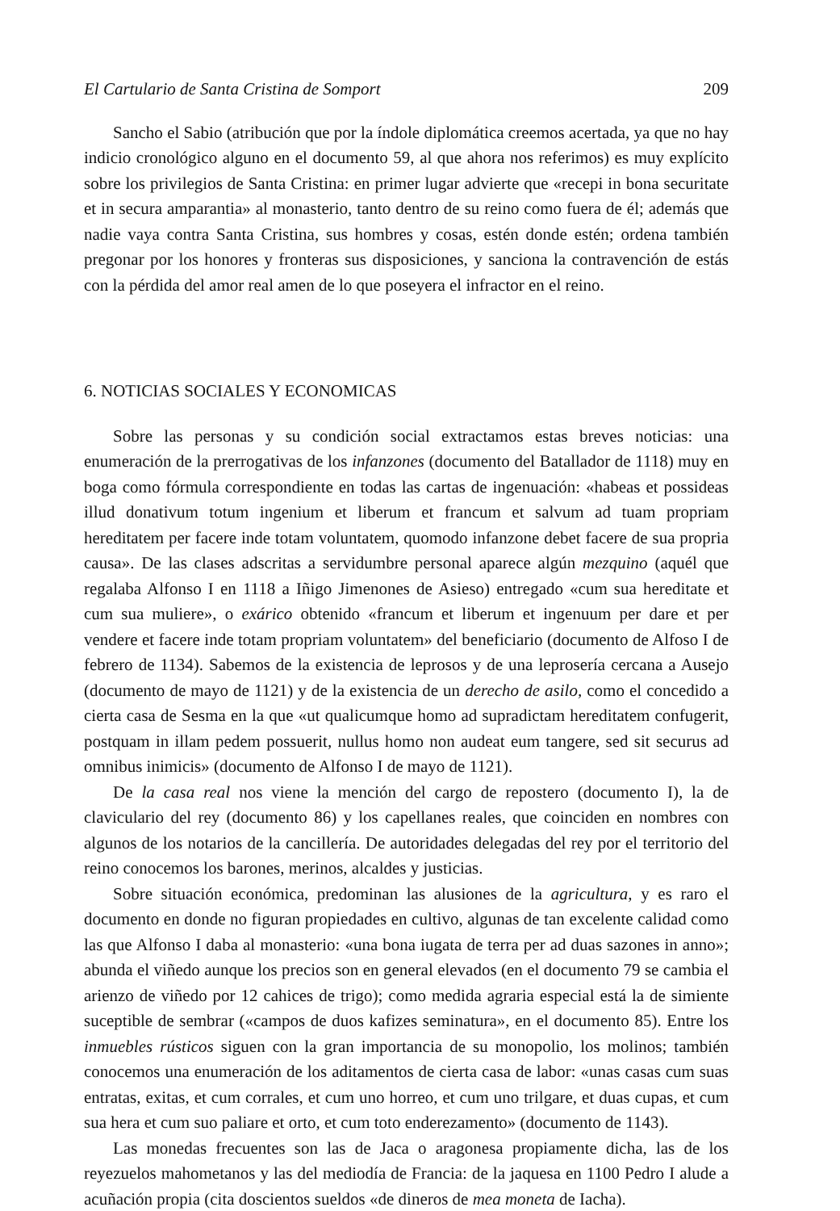El Cartulario de Santa Cristina de Somport 209
Sancho el Sabio (atribución que por la índole diplomática creemos acertada, ya que no hay indicio cronológico alguno en el documento 59, al que ahora nos referimos) es muy explícito sobre los privilegios de Santa Cristina: en primer lugar advierte que «recepi in bona securitate et in secura amparantia» al monasterio, tanto dentro de su reino como fuera de él; además que nadie vaya contra Santa Cristina, sus hombres y cosas, estén donde estén; ordena también pregonar por los honores y fronteras sus disposiciones, y sanciona la contravención de estás con la pérdida del amor real amen de lo que poseyera el infractor en el reino.
6. NOTICIAS SOCIALES Y ECONOMICAS
Sobre las personas y su condición social extractamos estas breves noticias: una enumeración de la prerrogativas de los infanzones (documento del Batallador de 1118) muy en boga como fórmula correspondiente en todas las cartas de ingenuación: «habeas et possideas illud donativum totum ingenium et liberum et francum et salvum ad tuam propriam hereditatem per facere inde totam voluntatem, quomodo infanzone debet facere de sua propria causa». De las clases adscritas a servidumbre personal aparece algún mezquino (aquél que regalaba Alfonso I en 1118 a Iñigo Jimenones de Asieso) entregado «cum sua hereditate et cum sua muliere», o exárico obtenido «francum et liberum et ingenuum per dare et per vendere et facere inde totam propriam voluntatem» del beneficiario (documento de Alfoso I de febrero de 1134). Sabemos de la existencia de leprosos y de una leprosería cercana a Ausejo (documento de mayo de 1121) y de la existencia de un derecho de asilo, como el concedido a cierta casa de Sesma en la que «ut qualicumque homo ad supradictam hereditatem confugerit, postquam in illam pedem possuerit, nullus homo non audeat eum tangere, sed sit securus ad omnibus inimicis» (documento de Alfonso I de mayo de 1121).
De la casa real nos viene la mención del cargo de repostero (documento I), la de claviculario del rey (documento 86) y los capellanes reales, que coinciden en nombres con algunos de los notarios de la cancillería. De autoridades delegadas del rey por el territorio del reino conocemos los barones, merinos, alcaldes y justicias.
Sobre situación económica, predominan las alusiones de la agricultura, y es raro el documento en donde no figuran propiedades en cultivo, algunas de tan excelente calidad como las que Alfonso I daba al monasterio: «una bona iugata de terra per ad duas sazones in anno»; abunda el viñedo aunque los precios son en general elevados (en el documento 79 se cambia el arienzo de viñedo por 12 cahices de trigo); como medida agraria especial está la de simiente suceptible de sembrar («campos de duos kafizes seminatura», en el documento 85). Entre los inmuebles rústicos siguen con la gran importancia de su monopolio, los molinos; también conocemos una enumeración de los aditamentos de cierta casa de labor: «unas casas cum suas entratas, exitas, et cum corrales, et cum uno horreo, et cum uno trilgare, et duas cupas, et cum sua hera et cum suo paliare et orto, et cum toto enderezamento» (documento de 1143).
Las monedas frecuentes son las de Jaca o aragonesa propiamente dicha, las de los reyezuelos mahometanos y las del mediodía de Francia: de la jaquesa en 1100 Pedro I alude a acuñación propia (cita doscientos sueldos «de dineros de mea moneta de Iacha).